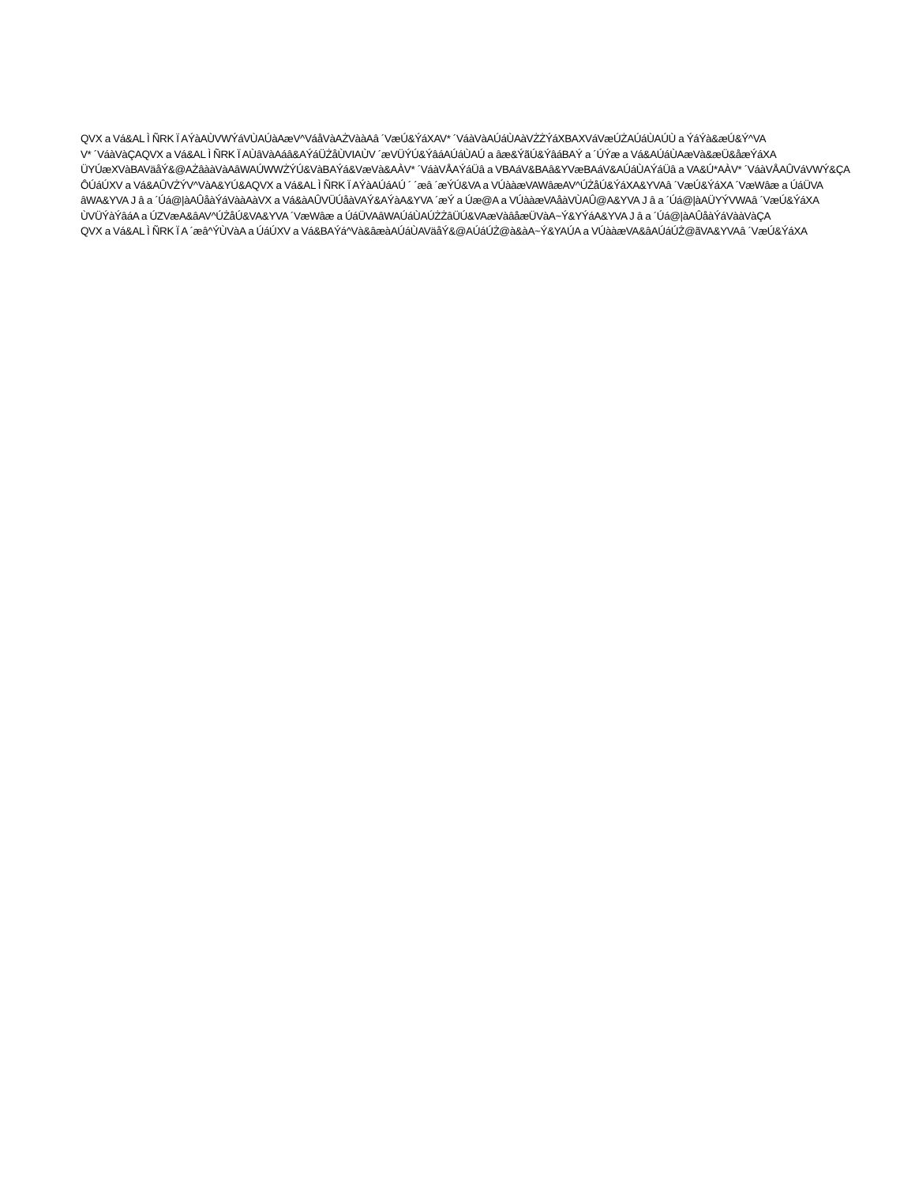QVX a Vá&AL Ì ÑRK Ï AÝàAÙVWÝáVÙAÚàAæV^VáåVàAŻVààAâ ´VæÚ&ÝáXAV* ´VáàVàAÚáÙAàVŻŻÝáXBAXVáVæÚŻAÚáÙAÚÙ a ÝáÝà&æÚ&Ý^VA
V* ´VáàVàÇAQVX a Vá&AL Ì ÑRK Ï AÙâVàAáâ&AÝáÜŻåÙVIAÙV ´æVÜÝÚ&ÝâáAÚáÙAÚ a âæ&ÝãÚ&ÝâáBAÝ a ´ÚÝæ a Vá&AÚáÙAæVà&æÜ&åæÝáXA
ÜYÚæXVàBAVäåÝ&@AŻâààVàAâWAÚWWŻÝÚ&VàBAÝá&VæVà&AÀV* ´VáàVÅAÝáÜâ a VBAáV&BAâ&YVæBAáV&AÚáÙAÝáÜâ a VA&Ú*AÀV* ´VáàVÅAÛVáVWÝ&ÇA
ÔÚáÚXV a Vá&AÛVŻÝV^VàA&YÚ&AQVX a Vá&AL Ì ÑRK Ï AÝàAÚáAÚ ´ ´æâ ´æÝÚ&VA a VÚààæVAWâæAV^ÚŻåÚ&ÝáXA&YVAâ ´VæÚ&ÝáXA ´VæWâæ a ÚáÜVA
âWA&YVA J â a ´Úá@|àAÛåàÝáVààAàVX a Vá&àAÛVÜÚåàVAÝ&AÝàA&YVA ´æÝ a Úæ@A a VÚààæVAåàVÙAÛ@A&YVA J â a ´Úá@|àAÜYÝVWAâ ´VæÚ&ÝáXA
ÙVÜÝàÝâáA a ÚZVæA&âAV^ÚŻåÚ&VA&YVA ´VæWâæ a ÚáÜVAâWAÚáÙAÚŻŻâÜÚ&VAæVàâåæÜVàA~Ý&YÝáA&YVA J â a ´Úá@|àAÛåàÝáVààVàÇA
QVX a Vá&AL Ì ÑRK Ï A ´æâ^ÝÙVàA a ÚáÚXV a Vá&BAÝá^Và&âæàAÚáÙAVäåÝ&@AÚáÚŻ@à&àA~Ý&YAÚA a VÚààæVA&âAÚáÚŻ@ãVA&YVAâ ´VæÚ&ÝáXA